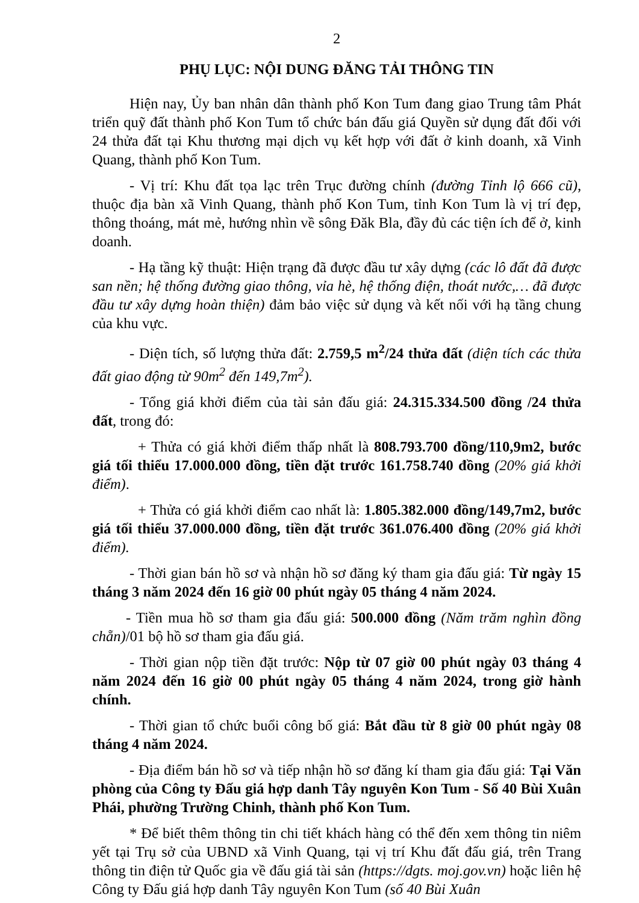2
PHỤ LỤC: NỘI DUNG ĐĂNG TẢI THÔNG TIN
Hiện nay, Ủy ban nhân dân thành phố Kon Tum đang giao Trung tâm Phát triển quỹ đất thành phố Kon Tum tổ chức bán đấu giá Quyền sử dụng đất đối với 24 thửa đất tại Khu thương mại dịch vụ kết hợp với đất ở kinh doanh, xã Vinh Quang, thành phố Kon Tum.
- Vị trí: Khu đất tọa lạc trên Trục đường chính (đường Tỉnh lộ 666 cũ), thuộc địa bàn xã Vinh Quang, thành phố Kon Tum, tỉnh Kon Tum là vị trí đẹp, thông thoáng, mát mẻ, hướng nhìn về sông Đăk Bla, đầy đủ các tiện ích để ở, kinh doanh.
- Hạ tầng kỹ thuật: Hiện trạng đã được đầu tư xây dựng (các lô đất đã được san nền; hệ thống đường giao thông, vỉa hè, hệ thống điện, thoát nước,… đã được đầu tư xây dựng hoàn thiện) đảm bảo việc sử dụng và kết nối với hạ tầng chung của khu vực.
- Diện tích, số lượng thửa đất: 2.759,5 m<sup>2</sup>/24 thửa đất (diện tích các thửa đất giao động từ 90m<sup>2</sup> đến 149,7m<sup>2</sup>).
- Tổng giá khởi điểm của tài sản đấu giá: 24.315.334.500 đồng /24 thửa đất, trong đó:
+ Thửa có giá khởi điểm thấp nhất là 808.793.700 đồng/110,9m2, bước giá tối thiểu 17.000.000 đồng, tiền đặt trước 161.758.740 đồng (20% giá khởi điểm).
+ Thửa có giá khởi điểm cao nhất là: 1.805.382.000 đồng/149,7m2, bước giá tối thiểu 37.000.000 đồng, tiền đặt trước 361.076.400 đồng (20% giá khởi điểm).
- Thời gian bán hồ sơ và nhận hồ sơ đăng ký tham gia đấu giá: Từ ngày 15 tháng 3 năm 2024 đến 16 giờ 00 phút ngày 05 tháng 4 năm 2024.
- Tiền mua hồ sơ tham gia đấu giá: 500.000 đồng (Năm trăm nghìn đồng chẵn)/01 bộ hồ sơ tham gia đấu giá.
- Thời gian nộp tiền đặt trước: Nộp từ 07 giờ 00 phút ngày 03 tháng 4 năm 2024 đến 16 giờ 00 phút ngày 05 tháng 4 năm 2024, trong giờ hành chính.
- Thời gian tổ chức buổi công bố giá: Bắt đầu từ 8 giờ 00 phút ngày 08 tháng 4 năm 2024.
- Địa điểm bán hồ sơ và tiếp nhận hồ sơ đăng kí tham gia đấu giá: Tại Văn phòng của Công ty Đấu giá hợp danh Tây nguyên Kon Tum - Số 40 Bùi Xuân Phái, phường Trường Chinh, thành phố Kon Tum.
* Để biết thêm thông tin chi tiết khách hàng có thể đến xem thông tin niêm yết tại Trụ sở của UBND xã Vinh Quang, tại vị trí Khu đất đấu giá, trên Trang thông tin điện tử Quốc gia về đấu giá tài sản (https://dgts. moj.gov.vn) hoặc liên hệ Công ty Đấu giá hợp danh Tây nguyên Kon Tum (số 40 Bùi Xuân